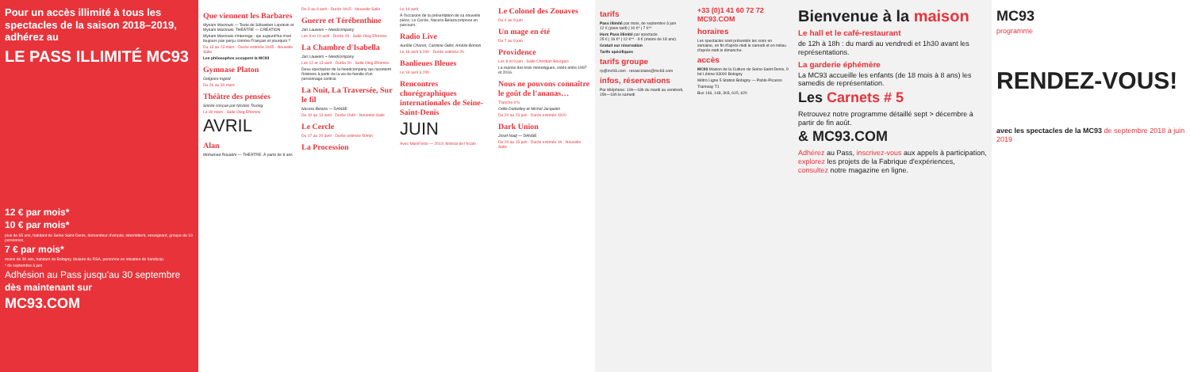Pour un accès illimité à tous les spectacles de la saison 2018–2019, adhérez au
LE PASS ILLIMITÉ MC93
12 € par mois*
10 € par mois*
plus de 65 ans, habitant de Seine-Saint-Denis, demandeur d'emploi, intermittent, enseignant, groupe de 10 personnes.
7 € par mois*
moins de 30 ans, habitant de Bobigny, titulaire du RSA, personne en situation de handicap.
* de septembre à juin
Adhésion au Pass jusqu'au 30 septembre
dès maintenant sur
MC93.COM
Que viennent les Barbares
Myriam Marzouki — Texte de Sébastien Lepotvin et Myriam Marzouki. THÉÂTRE — CRÉATION
Myriam Marzouki s'interroge : qui aujourd'hui n'est toujours pas perçu comme Français et pourquoi ?
Du 13 au 23 mars · Durée estimée 1h45 · Nouvelle Salle
Les philosophes occupent la MC93
Gymnase Platon
Grégoire Ingold
Du 26 au 30 mars
Théâtre des pensées
Soirée conçue par Nicolas Truong
Le 30 mars · Salle Oleg Efremov
AVRIL
Alan
Mohamed Rouabhi — THÉÂTRE. À partir de 8 ans
Du 3 au 6 avril · Durée 1h15 · Nouvelle Salle
Guerre et Térébenthine
Jan Lauwers – Needcompany
Les 9 et 10 avril · Durée 2h · Salle Oleg Efremov
La Chambre d'Isabella
Jan Lauwers – Needcompany
Les 12 et 13 avril · Durée 2h · Salle Oleg Efremov
Deux spectacles de la Needcompany qui racontent l'Histoire à partir de la vie de famille d'un personnage central.
La Nuit, La Traversée, Sur le fil
Nacera Belaza — DANSE
Du 10 au 13 avril · Durée 1h40 · Nouvelle Salle
Le Cercle
Du 17 au 20 avril · Durée estimée 50min
La Procession
Le 14 avril
À l'occasion de la présentation de sa nouvelle pièce, Le Cercle, Nacera Belaza propose un parcours.
Radio Live
Aurélie Charon, Caroline Gillet, Amélie Bonnin
Le 16 avril à 20h · Durée estimée 2h
Banlieues Bleues
Le 19 avril à 20h
Rencontres chorégraphiques internationales de Seine-Saint-Denis
JUIN
Avec ManiFeste — 2019, festival de l'Ircam
Le Colonel des Zouaves
Du 4 au 9 juin
Un mage en été
Du 7 au 9 juin
Providence
Les 8 et 9 juin · Salle Christian Bourgois
La reprise des trois monologues, créés entre 1997 et 2016.
Nous ne pouvons connaître le goût de l'ananas…
Tranche n°6
Odile Darbelley et Michel Jacquelin
Du 20 au 23 juin · Durée estimée 1h20
Dark Union
Josef Nadj — DANSE
Du 20 au 23 juin · Durée estimée 1h · Nouvelle Salle
tarifs
Pass illimité par mois, de septembre à juin
12 € (plein tarif) | 10 €* | 7 €**
Hors Pass illimité par spectacle
25 € | 16 €* | 12 €** · 9 € (moins de 18 ans)
Gratuit sur réservation
Tarifs spécifiques
tarifs groupe
rp@mc93.com · resascolaire@mc93.com
infos, réservations
Par téléphone: 10h—18h du mardi au vendredi, 15h—18h le samedi
+33 (0)1 41 60 72 72 MC93.COM
horaires
Les spectacles sont présentés les soirs en semaine, en fin d'après-midi le samedi et en milieu d'après-midi le dimanche.
accès
MC93 Maison de la Culture de Seine-Saint-Denis, 9 bd Lénine 93000 Bobigny
Métro Ligne 5 Station Bobigny — Pablo-Picasso
Tramway T1
Bus 146, 148, 303, 615, 620
Bienvenue à la maison
Le hall et le café-restaurant
de 12h à 18h : du mardi au vendredi et 1h30 avant les représentations.
La garderie éphémère
La MC93 accueille les enfants (de 18 mois à 8 ans) les samedis de représentation.
Les Carnets # 5
Retrouvez notre programme détaillé sept > décembre à partir de fin août.
& MC93.COM
Adhérez au Pass, inscrivez-vous aux appels à participation, explorez les projets de la Fabrique d'expériences, consultez notre magazine en ligne.
MC93
programme
RENDEZ-VOUS!
avec les spectacles de la MC93 de septembre 2018 à juin 2019